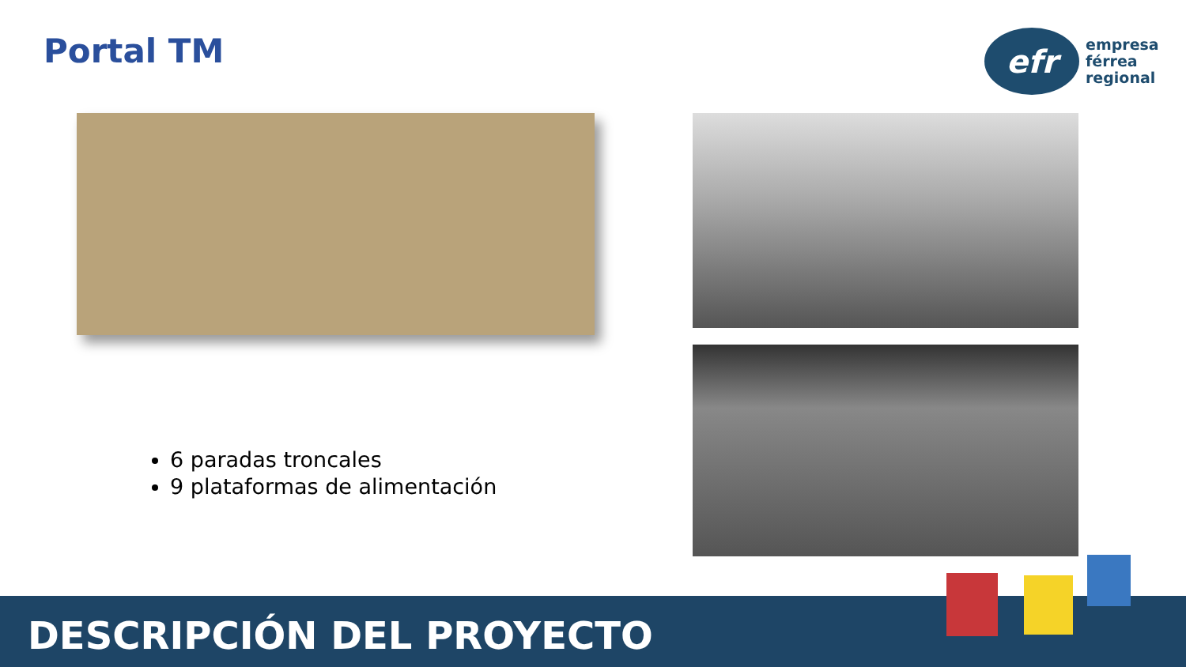Portal TM
efr
empresa
férrea
regional
6 paradas troncales
9 plataformas de alimentación
DESCRIPCIÓN DEL PROYECTO